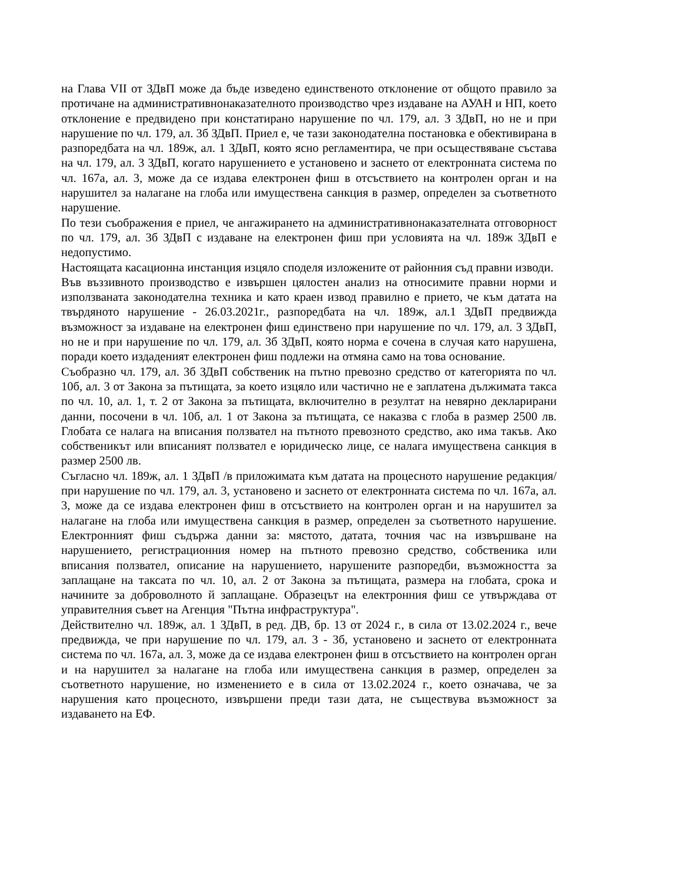на Глава VII от ЗДвП може да бъде изведено единственото отклонение от общото правило за протичане на административнонаказателното производство чрез издаване на АУАН и НП, което отклонение е предвидено при констатирано нарушение по чл. 179, ал. 3 ЗДвП, но не и при нарушение по чл. 179, ал. 3б ЗДвП. Приел е, че тази законодателна постановка е обективирана в разпоредбата на чл. 189ж, ал. 1 ЗДвП, която ясно регламентира, че при осъществяване състава на чл. 179, ал. 3 ЗДвП, когато нарушението е установено и заснето от електронната система по чл. 167а, ал. 3, може да се издава електронен фиш в отсъствието на контролен орган и на нарушител за налагане на глоба или имуществена санкция в размер, определен за съответното нарушение.
По тези съображения е приел, че ангажирането на административнонаказателната отговорност по чл. 179, ал. 3б ЗДвП с издаване на електронен фиш при условията на чл. 189ж ЗДвП е недопустимо.
Настоящата касационна инстанция изцяло споделя изложените от районния съд правни изводи.
Във въззивното производство е извършен цялостен анализ на относимите правни норми и използваната законодателна техника и като краен извод правилно е прието, че към датата на твърдяното нарушение - 26.03.2021г., разпоредбата на чл. 189ж, ал.1 ЗДвП предвижда възможност за издаване на електронен фиш единствено при нарушение по чл. 179, ал. 3 ЗДвП, но не и при нарушение по чл. 179, ал. 3б ЗДвП, която норма е сочена в случая като нарушена, поради което издаденият електронен фиш подлежи на отмяна само на това основание.
Съобразно чл. 179, ал. 3б ЗДвП собственик на пътно превозно средство от категорията по чл. 10б, ал. 3 от Закона за пътищата, за което изцяло или частично не е заплатена дължимата такса по чл. 10, ал. 1, т. 2 от Закона за пътищата, включително в резултат на невярно декларирани данни, посочени в чл. 10б, ал. 1 от Закона за пътищата, се наказва с глоба в размер 2500 лв. Глобата се налага на вписания ползвател на пътното превозното средство, ако има такъв. Ако собственикът или вписаният ползвател е юридическо лице, се налага имуществена санкция в размер 2500 лв.
Съгласно чл. 189ж, ал. 1 ЗДвП /в приложимата към датата на процесното нарушение редакция/ при нарушение по чл. 179, ал. 3, установено и заснето от електронната система по чл. 167а, ал. 3, може да се издава електронен фиш в отсъствието на контролен орган и на нарушител за налагане на глоба или имуществена санкция в размер, определен за съответното нарушение. Електронният фиш съдържа данни за: мястото, датата, точния час на извършване на нарушението, регистрационния номер на пътното превозно средство, собственика или вписания ползвател, описание на нарушението, нарушените разпоредби, възможността за заплащане на таксата по чл. 10, ал. 2 от Закона за пътищата, размера на глобата, срока и начините за доброволното й заплащане. Образецът на електронния фиш се утвърждава от управителния съвет на Агенция "Пътна инфраструктура".
Действително чл. 189ж, ал. 1 ЗДвП, в ред. ДВ, бр. 13 от 2024 г., в сила от 13.02.2024 г., вече предвижда, че при нарушение по чл. 179, ал. 3 - 3б, установено и заснето от електронната система по чл. 167а, ал. 3, може да се издава електронен фиш в отсъствието на контролен орган и на нарушител за налагане на глоба или имуществена санкция в размер, определен за съответното нарушение, но изменението е в сила от 13.02.2024 г., което означава, че за нарушения като процесното, извършени преди тази дата, не съществува възможност за издаването на ЕФ.